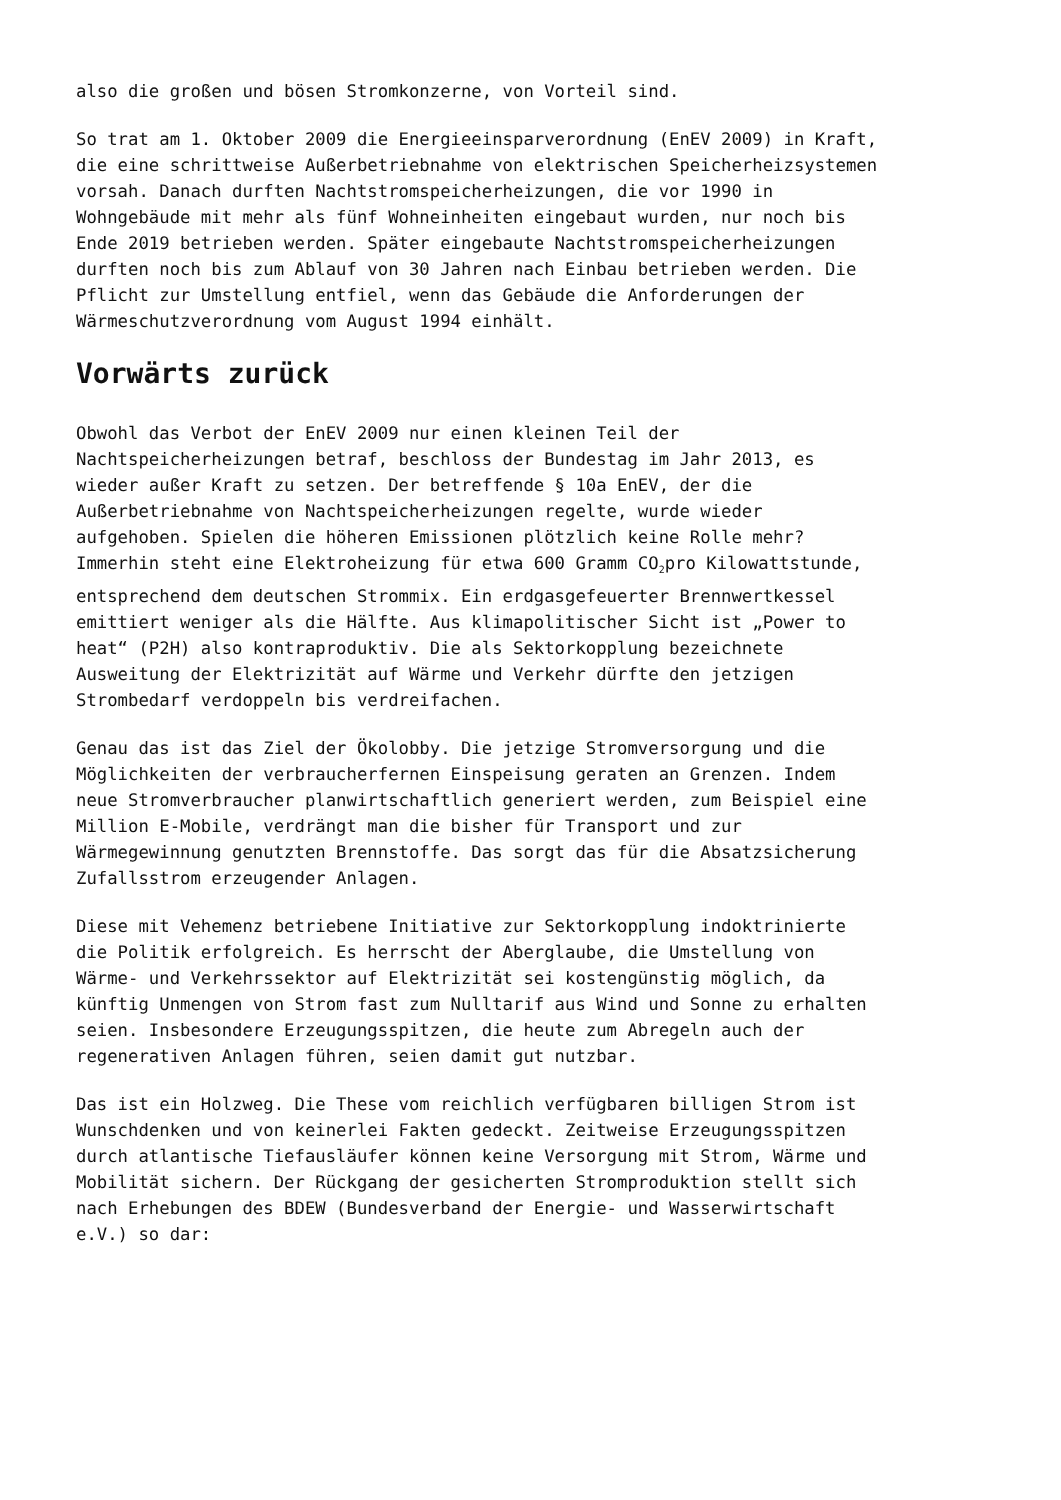also die großen und bösen Stromkonzerne, von Vorteil sind.
So trat am 1. Oktober 2009 die Energieeinsparverordnung (EnEV 2009) in Kraft, die eine schrittweise Außerbetriebnahme von elektrischen Speicherheizsystemen vorsah. Danach durften Nachtstromspeicherheizungen, die vor 1990 in Wohngebäude mit mehr als fünf Wohneinheiten eingebaut wurden, nur noch bis Ende 2019 betrieben werden. Später eingebaute Nachtstromspeicherheizungen durften noch bis zum Ablauf von 30 Jahren nach Einbau betrieben werden. Die Pflicht zur Umstellung entfiel, wenn das Gebäude die Anforderungen der Wärmeschutzverordnung vom August 1994 einhält.
Vorwärts zurück
Obwohl das Verbot der EnEV 2009 nur einen kleinen Teil der Nachtspeicherheizungen betraf, beschloss der Bundestag im Jahr 2013, es wieder außer Kraft zu setzen. Der betreffende § 10a EnEV, der die Außerbetriebnahme von Nachtspeicherheizungen regelte, wurde wieder aufgehoben. Spielen die höheren Emissionen plötzlich keine Rolle mehr? Immerhin steht eine Elektroheizung für etwa 600 Gramm CO<sub>2</sub>pro Kilowattstunde, entsprechend dem deutschen Strommix. Ein erdgasgefeuerter Brennwertkessel emittiert weniger als die Hälfte. Aus klimapolitischer Sicht ist „Power to heat“ (P2H) also kontraproduktiv. Die als Sektorkopplung bezeichnete Ausweitung der Elektrizität auf Wärme und Verkehr dürfte den jetzigen Strombedarf verdoppeln bis verdreifachen.
Genau das ist das Ziel der Ökolobby. Die jetzige Stromversorgung und die Möglichkeiten der verbraucherfernen Einspeisung geraten an Grenzen. Indem neue Stromverbraucher planwirtschaftlich generiert werden, zum Beispiel eine Million E-Mobile, verdrängt man die bisher für Transport und zur Wärmegewinnung genutzten Brennstoffe. Das sorgt das für die Absatzsicherung Zufallsstrom erzeugender Anlagen.
Diese mit Vehemenz betriebene Initiative zur Sektorkopplung indoktrinierte die Politik erfolgreich. Es herrscht der Aberglaube, die Umstellung von Wärme- und Verkehrssektor auf Elektrizität sei kostengünstig möglich, da künftig Unmengen von Strom fast zum Nulltarif aus Wind und Sonne zu erhalten seien. Insbesondere Erzeugungsspitzen, die heute zum Abregeln auch der regenerativen Anlagen führen, seien damit gut nutzbar.
Das ist ein Holzweg. Die These vom reichlich verfügbaren billigen Strom ist Wunschdenken und von keinerlei Fakten gedeckt. Zeitweise Erzeugungsspitzen durch atlantische Tiefausläufer können keine Versorgung mit Strom, Wärme und Mobilität sichern. Der Rückgang der gesicherten Stromproduktion stellt sich nach Erhebungen des BDEW (Bundesverband der Energie- und Wasserwirtschaft e.V.) so dar: